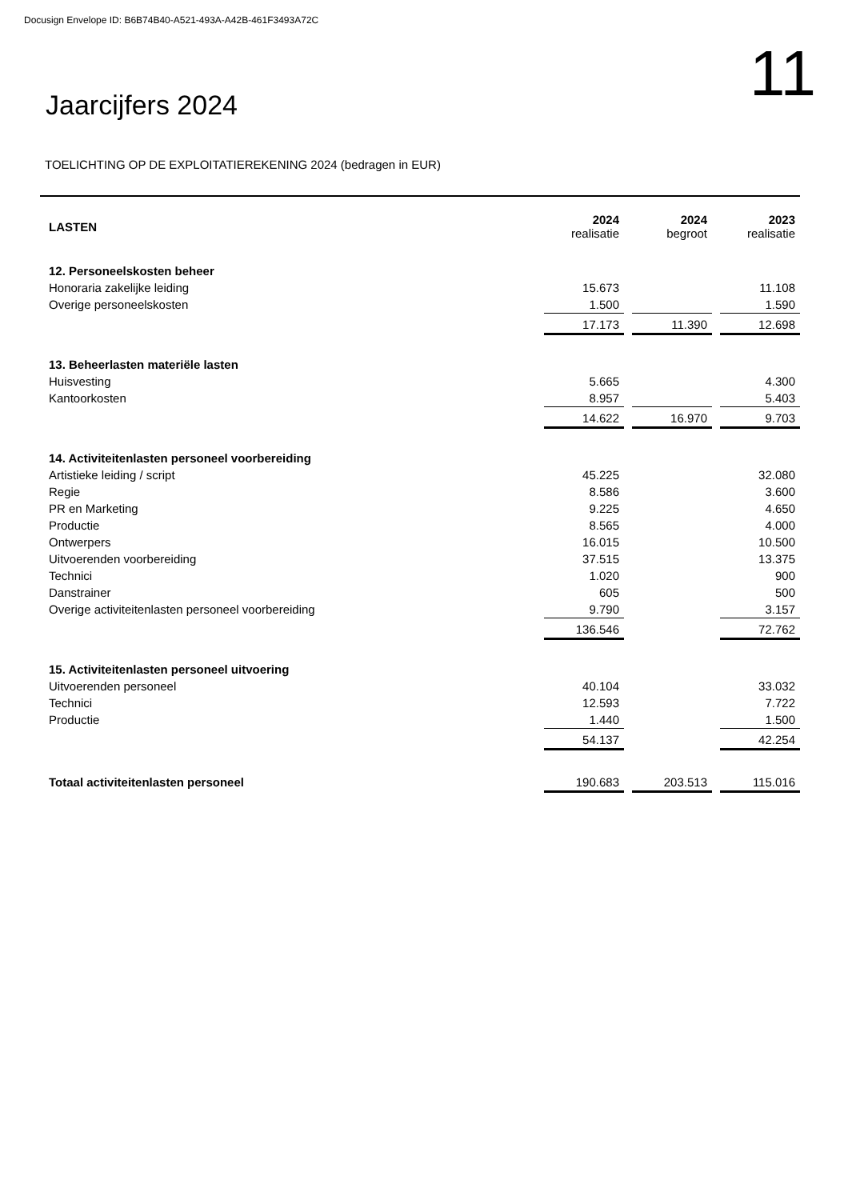Docusign Envelope ID: B6B74B40-A521-493A-A42B-461F3493A72C
Jaarcijfers 2024
11
TOELICHTING OP DE EXPLOITATIEREKENING 2024 (bedragen in EUR)
| LASTEN | 2024 realisatie | 2024 begroot | 2023 realisatie |
| --- | --- | --- | --- |
| 12. Personeelskosten beheer | | | |
| Honoraria zakelijke leiding | 15.673 | | 11.108 |
| Overige personeelskosten | 1.500 | | 1.590 |
| | 17.173 | 11.390 | 12.698 |
| 13. Beheerlasten materiële lasten | | | |
| Huisvesting | 5.665 | | 4.300 |
| Kantoorkosten | 8.957 | | 5.403 |
| | 14.622 | 16.970 | 9.703 |
| 14. Activiteitenlasten personeel voorbereiding | | | |
| Artistieke leiding / script | 45.225 | | 32.080 |
| Regie | 8.586 | | 3.600 |
| PR en Marketing | 9.225 | | 4.650 |
| Productie | 8.565 | | 4.000 |
| Ontwerpers | 16.015 | | 10.500 |
| Uitvoerenden voorbereiding | 37.515 | | 13.375 |
| Technici | 1.020 | | 900 |
| Danstrainer | 605 | | 500 |
| Overige activiteitenlasten personeel voorbereiding | 9.790 | | 3.157 |
| | 136.546 | | 72.762 |
| 15. Activiteitenlasten personeel uitvoering | | | |
| Uitvoerenden personeel | 40.104 | | 33.032 |
| Technici | 12.593 | | 7.722 |
| Productie | 1.440 | | 1.500 |
| | 54.137 | | 42.254 |
| Totaal activiteitenlasten personeel | 190.683 | 203.513 | 115.016 |